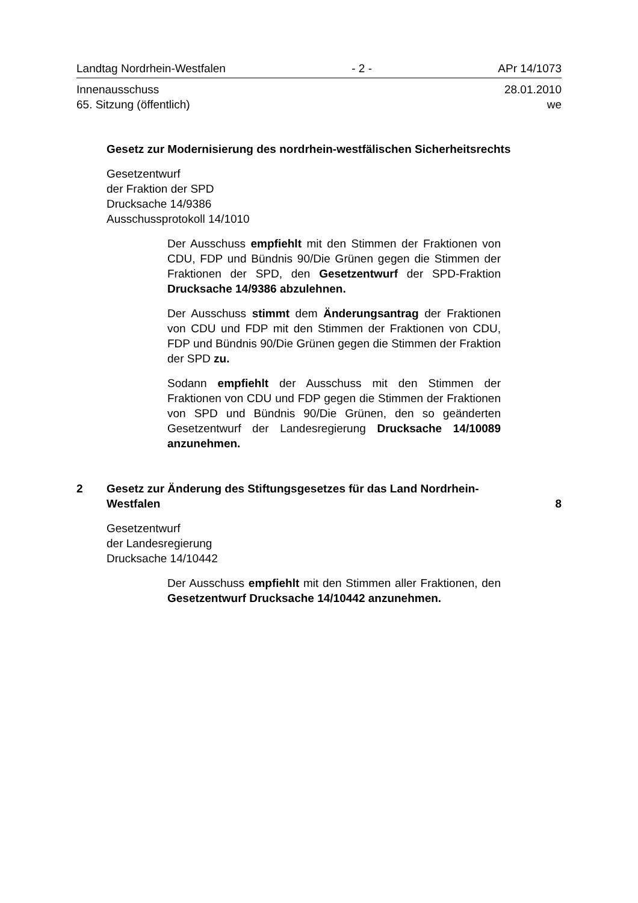Landtag Nordrhein-Westfalen - 2 - APr 14/1073
Innenausschuss 28.01.2010
65. Sitzung (öffentlich) we
Gesetz zur Modernisierung des nordrhein-westfälischen Sicherheitsrechts
Gesetzentwurf
der Fraktion der SPD
Drucksache 14/9386
Ausschussprotokoll 14/1010
Der Ausschuss empfiehlt mit den Stimmen der Fraktionen von CDU, FDP und Bündnis 90/Die Grünen gegen die Stimmen der Fraktionen der SPD, den Gesetzentwurf der SPD-Fraktion Drucksache 14/9386 abzulehnen.
Der Ausschuss stimmt dem Änderungsantrag der Fraktionen von CDU und FDP mit den Stimmen der Fraktionen von CDU, FDP und Bündnis 90/Die Grünen gegen die Stimmen der Fraktion der SPD zu.
Sodann empfiehlt der Ausschuss mit den Stimmen der Fraktionen von CDU und FDP gegen die Stimmen der Fraktionen von SPD und Bündnis 90/Die Grünen, den so geänderten Gesetzentwurf der Landesregierung Drucksache 14/10089 anzunehmen.
2 Gesetz zur Änderung des Stiftungsgesetzes für das Land Nordrhein-Westfalen 8
Gesetzentwurf
der Landesregierung
Drucksache 14/10442
Der Ausschuss empfiehlt mit den Stimmen aller Fraktionen, den Gesetzentwurf Drucksache 14/10442 anzunehmen.